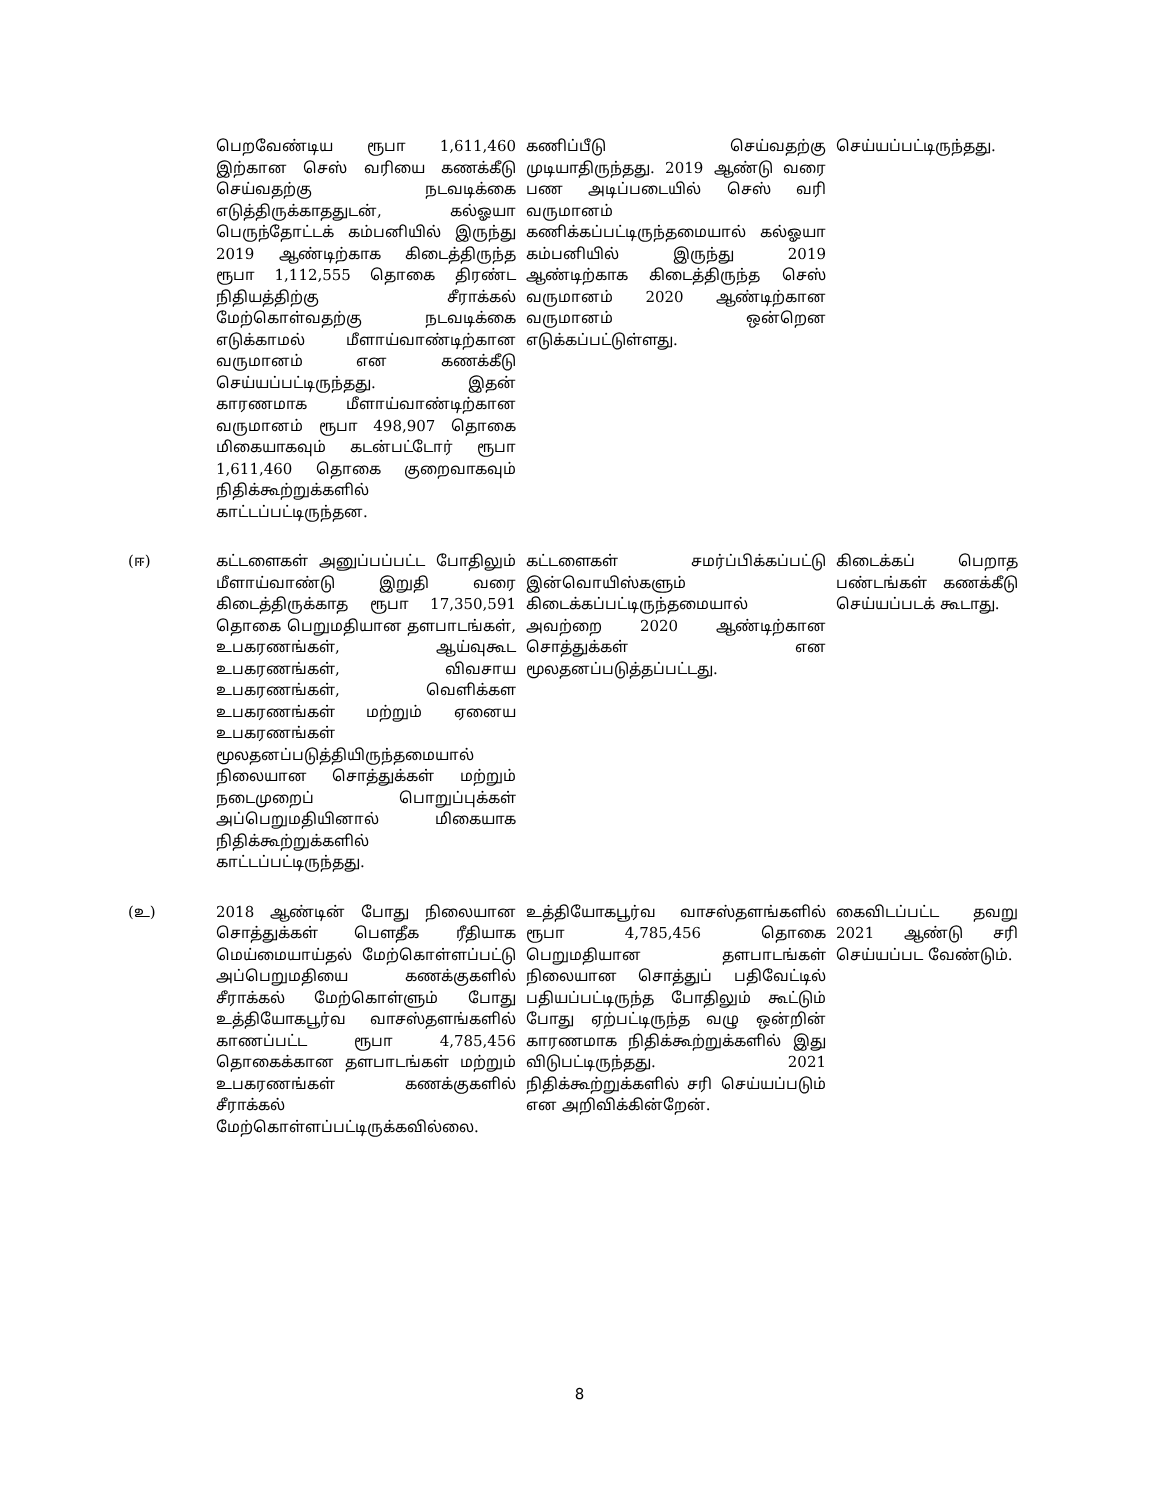| | பெறவேண்டிய ரூபா 1,611,460 இற்கான செஸ் வரியை கணக்கீடு செய்வதற்கு நடவடிக்கை எடுத்திருக்காததுடன், கல்ஓயா பெருந்தோட்டக் கம்பனியில் இருந்து 2019 ஆண்டிற்காக கிடைத்திருந்த ரூபா 1,112,555 தொகை திரண்ட நிதியத்திற்கு சீராக்கல் மேற்கொள்வதற்கு நடவடிக்கை எடுக்காமல் மீளாய்வாண்டிற்கான வருமானம் என கணக்கீடு செய்யப்பட்டிருந்தது. இதன் காரணமாக மீளாய்வாண்டிற்கான வருமானம் ரூபா 498,907 தொகை மிகையாகவும் கடன்பட்டோர் ரூபா 1,611,460 தொகை குறைவாகவும் நிதிக்கூற்றுக்களில் காட்டப்பட்டிருந்தன. | கணிப்பீடு செய்வதற்கு முடியாதிருந்தது. 2019 ஆண்டு வரை பண அடிப்படையில் செஸ் வரி வருமானம் கணிக்கப்பட்டிருந்தமையால் கல்ஓயா கம்பனியில் இருந்து 2019 ஆண்டிற்காக கிடைத்திருந்த செஸ் வருமானம் 2020 ஆண்டிற்கான வருமானம் ஒன்றென எடுக்கப்பட்டுள்ளது. | செய்யப்பட்டிருந்தது. |
| (ஈ) | கட்டளைகள் அனுப்பப்பட்ட போதிலும் மீளாய்வாண்டு இறுதி வரை கிடைத்திருக்காத ரூபா 17,350,591 தொகை பெறுமதியான தளபாடங்கள், உபகரணங்கள், ஆய்வுகூட உபகரணங்கள், விவசாய உபகரணங்கள், வெளிக்கள உபகரணங்கள் மற்றும் ஏனைய உபகரணங்கள் மூலதனப்படுத்தியிருந்தமையால் நிலையான சொத்துக்கள் மற்றும் நடைமுறைப் பொறுப்புக்கள் அப்பெறுமதியினால் மிகையாக நிதிக்கூற்றுக்களில் காட்டப்பட்டிருந்தது. | கட்டளைகள் சமர்ப்பிக்கப்பட்டு இன்வொயிஸ்களும் கிடைக்கப்பட்டிருந்தமையால் அவற்றை 2020 ஆண்டிற்கான சொத்துக்கள் என மூலதனப்படுத்தப்பட்டது. | கிடைக்கப் பெறாத பண்டங்கள் கணக்கீடு செய்யப்படக் கூடாது. |
| (உ) | 2018 ஆண்டின் போது நிலையான சொத்துக்கள் பௌதீக ரீதியாக மெய்மையாய்தல் மேற்கொள்ளப்பட்டு அப்பெறுமதியை கணக்குகளில் சீராக்கல் மேற்கொள்ளும் போது உத்தியோகபூர்வ வாசஸ்தளங்களில் காணப்பட்ட ரூபா 4,785,456 தொகைக்கான தளபாடங்கள் மற்றும் உபகரணங்கள் கணக்குகளில் சீராக்கல் மேற்கொள்ளப்பட்டிருக்கவில்லை. | உத்தியோகபூர்வ வாசஸ்தளங்களில் ரூபா 4,785,456 தொகை பெறுமதியான தளபாடங்கள் நிலையான சொத்துப் பதிவேட்டில் பதியப்பட்டிருந்த போதிலும் கூட்டும் போது ஏற்பட்டிருந்த வழு ஒன்றின் காரணமாக நிதிக்கூற்றுக்களில் இது விடுபட்டிருந்தது. 2021 நிதிக்கூற்றுக்களில் சரி செய்யப்படும் என அறிவிக்கின்றேன். | கைவிடப்பட்ட தவறு 2021 ஆண்டு சரி செய்யப்பட வேண்டும். |
8